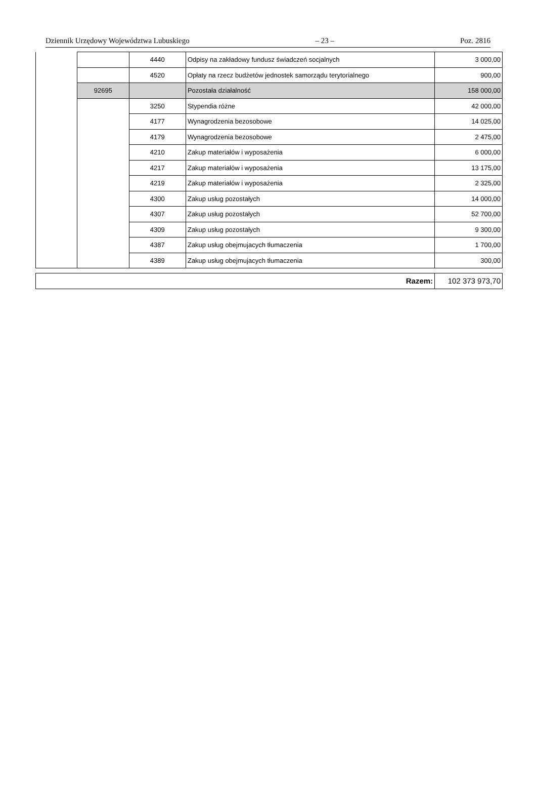Dziennik Urzędowy Województwa Lubuskiego – 23 – Poz. 2816
| | | 4440 | Odpisy na zakładowy fundusz świadczeń socjalnych | 3 000,00 |
| | | 4520 | Opłaty na rzecz budżetów jednostek samorządu terytorialnego | 900,00 |
| | 92695 | | Pozostała działalność | 158 000,00 |
| | | 3250 | Stypendia różne | 42 000,00 |
| | | 4177 | Wynagrodzenia bezosobowe | 14 025,00 |
| | | 4179 | Wynagrodzenia bezosobowe | 2 475,00 |
| | | 4210 | Zakup materiałów i wyposażenia | 6 000,00 |
| | | 4217 | Zakup materiałów i wyposażenia | 13 175,00 |
| | | 4219 | Zakup materiałów i wyposażenia | 2 325,00 |
| | | 4300 | Zakup usług pozostałych | 14 000,00 |
| | | 4307 | Zakup usług pozostałych | 52 700,00 |
| | | 4309 | Zakup usług pozostałych | 9 300,00 |
| | | 4387 | Zakup usług obejmujacych tłumaczenia | 1 700,00 |
| | | 4389 | Zakup usług obejmujacych tłumaczenia | 300,00 |
| Razem: | 102 373 973,70 |